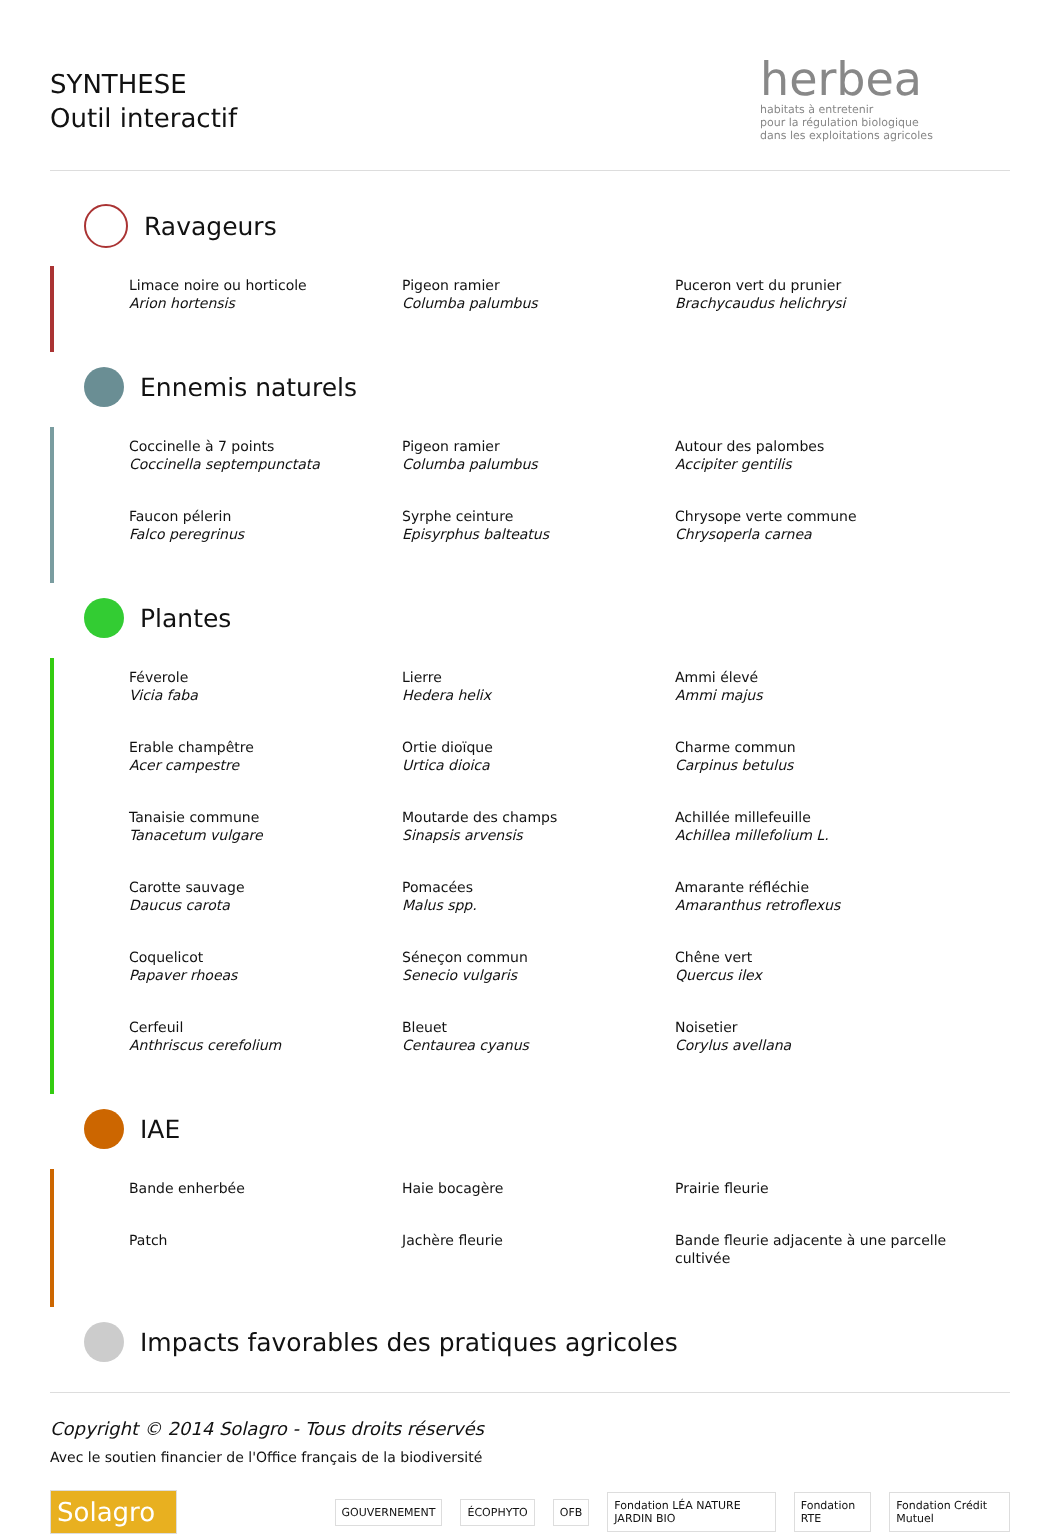SYNTHESE
Outil interactif
herbea
habitats à entretenir
pour la régulation biologique
dans les exploitations agricoles
Ravageurs
Limace noire ou horticole
Arion hortensis
Pigeon ramier
Columba palumbus
Puceron vert du prunier
Brachycaudus helichrysi
Ennemis naturels
Coccinelle à 7 points
Coccinella septempunctata
Pigeon ramier
Columba palumbus
Autour des palombes
Accipiter gentilis
Faucon pélerin
Falco peregrinus
Syrphe ceinture
Episyrphus balteatus
Chrysope verte commune
Chrysoperla carnea
Plantes
Féverole
Vicia faba
Lierre
Hedera helix
Ammi élevé
Ammi majus
Erable champêtre
Acer campestre
Ortie dioïque
Urtica dioica
Charme commun
Carpinus betulus
Tanaisie commune
Tanacetum vulgare
Moutarde des champs
Sinapsis arvensis
Achillée millefeuille
Achillea millefolium L.
Carotte sauvage
Daucus carota
Pomacées
Malus spp.
Amarante réfléchie
Amaranthus retroflexus
Coquelicot
Papaver rhoeas
Séneçon commun
Senecio vulgaris
Chêne vert
Quercus ilex
Cerfeuil
Anthriscus cerefolium
Bleuet
Centaurea cyanus
Noisetier
Corylus avellana
IAE
Bande enherbée
Haie bocagère
Prairie fleurie
Patch
Jachère fleurie
Bande fleurie adjacente à une parcelle cultivée
Impacts favorables des pratiques agricoles
Copyright © 2014 Solagro - Tous droits réservés
Avec le soutien financier de l'Office français de la biodiversité
Solagro
GOUVERNEMENT ÉCOPHYTO OFB
Fondation LÉA NATURE JARDIN BIO
Fondation RTE Fondation Crédit Mutuel